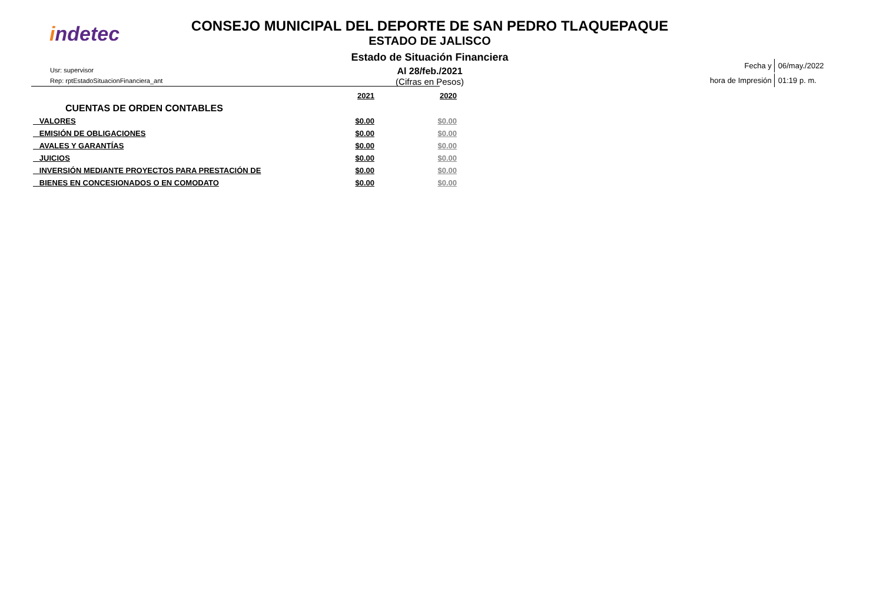indetec
CONSEJO MUNICIPAL DEL DEPORTE DE SAN PEDRO TLAQUEPAQUE
ESTADO DE JALISCO
Estado de Situación Financiera
Al 28/feb./2021
(Cifras en Pesos)
Usr: supervisor
Rep: rptEstadoSituacionFinanciera_ant
| Fecha y | 06/may./2022 |
| hora de Impresión | 01:19 p. m. |
| | 2021 | 2020 |
| --- | --- | --- |
| CUENTAS DE ORDEN CONTABLES | | |
| VALORES | $0.00 | $0.00 |
| EMISIÓN DE OBLIGACIONES | $0.00 | $0.00 |
| AVALES Y GARANTÍAS | $0.00 | $0.00 |
| JUICIOS | $0.00 | $0.00 |
| INVERSIÓN MEDIANTE PROYECTOS PARA PRESTACIÓN DE | $0.00 | $0.00 |
| BIENES EN CONCESIONADOS O EN COMODATO | $0.00 | $0.00 |